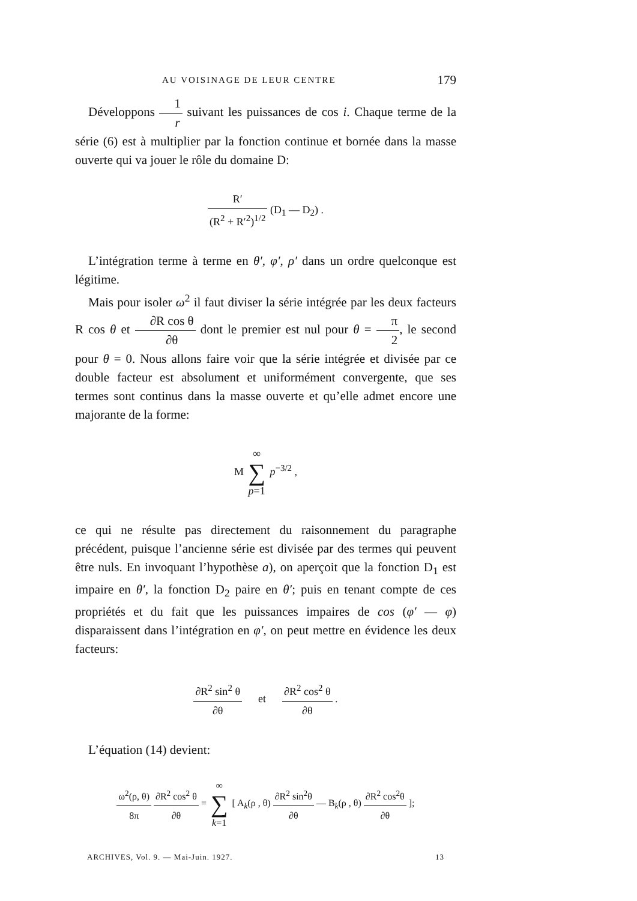AU VOISINAGE DE LEUR CENTRE 179
Développons 1 r suivant les puissances de cos i. Chaque terme de la série (6) est à multiplier par la fonction continue et bornée dans la masse ouverte qui va jouer le rôle du domaine D:
R′ (R<sup>2</sup> + R′<sup>2</sup>)<sup>1/2</sup> (D<sub>1</sub> — D<sub>2</sub>) .
L’intégration terme à terme en θ′, φ′, ρ′ dans un ordre quelconque est légitime.
Mais pour isoler ω<sup>2</sup> il faut diviser la série intégrée par les deux facteurs R cos θ et ∂R cos θ ∂θ dont le premier est nul pour θ = π 2, le second pour θ = 0. Nous allons faire voir que la série intégrée et divisée par ce double facteur est absolument et uniformément convergente, que ses termes sont continus dans la masse ouverte et qu’elle admet encore une majorante de la forme:
M ∞ ∑ p=1 p<sup>−3/2</sup> ,
ce qui ne résulte pas directement du raisonnement du paragraphe précédent, puisque l’ancienne série est divisée par des termes qui peuvent être nuls. En invoquant l’hypothèse a), on aperçoit que la fonction D<sub>1</sub> est impaire en θ′, la fonction D<sub>2</sub> paire en θ′; puis en tenant compte de ces propriétés et du fait que les puissances impaires de cos (φ′ — φ) disparaissent dans l’intégration en φ′, on peut mettre en évidence les deux facteurs:
∂R<sup>2</sup> sin<sup>2</sup> θ ∂θ et ∂R<sup>2</sup> cos<sup>2</sup> θ ∂θ .
L’équation (14) devient:
ω<sup>2</sup>(ρ, θ) 8π ∂R<sup>2</sup> cos<sup>2</sup> θ ∂θ = ∞ ∑ k=1 [ A<sub>k</sub>(ρ , θ) ∂R<sup>2</sup> sin<sup>2</sup>θ ∂θ — B<sub>k</sub>(ρ , θ) ∂R<sup>2</sup> cos<sup>2</sup>θ ∂θ ];
ARCHIVES, Vol. 9. — Mai-Juin. 1927. 13